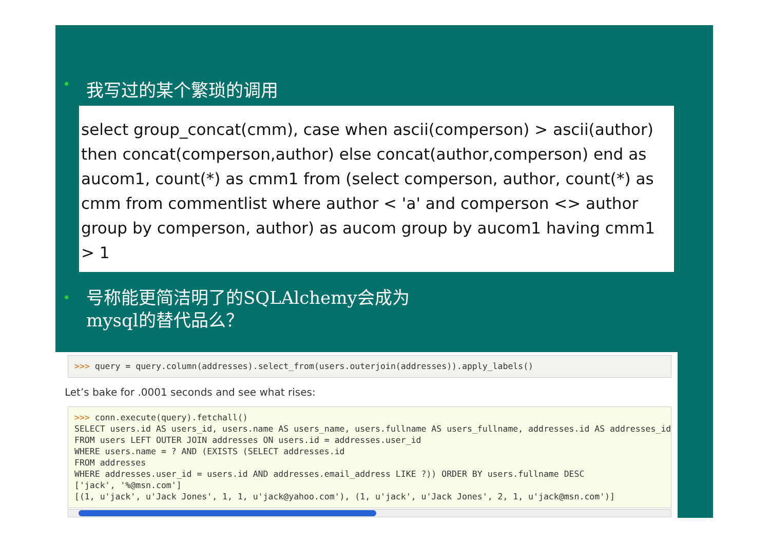• 我写过的某个繁琐的调用
select group_concat(cmm), case when ascii(comperson) > ascii(author) then concat(comperson,author) else concat(author,comperson) end as aucom1, count(*) as cmm1 from (select comperson, author, count(*) as cmm from commentlist where author < 'a' and comperson <> author group by comperson, author) as aucom group by aucom1 having cmm1 > 1
• 号称能更简洁明了的SQLAlchemy会成为
mysql的替代品么？
>>> query = query.column(addresses).select_from(users.outerjoin(addresses)).apply_labels()
Let’s bake for .0001 seconds and see what rises:
>>> conn.execute(query).fetchall()
SELECT users.id AS users_id, users.name AS users_name, users.fullname AS users_fullname, addresses.id AS addresses_id,
FROM users LEFT OUTER JOIN addresses ON users.id = addresses.user_id
WHERE users.name = ? AND (EXISTS (SELECT addresses.id
FROM addresses
WHERE addresses.user_id = users.id AND addresses.email_address LIKE ?)) ORDER BY users.fullname DESC
['jack', '%@msn.com']
[(1, u'jack', u'Jack Jones', 1, 1, u'jack@yahoo.com'), (1, u'jack', u'Jack Jones', 2, 1, u'jack@msn.com')]